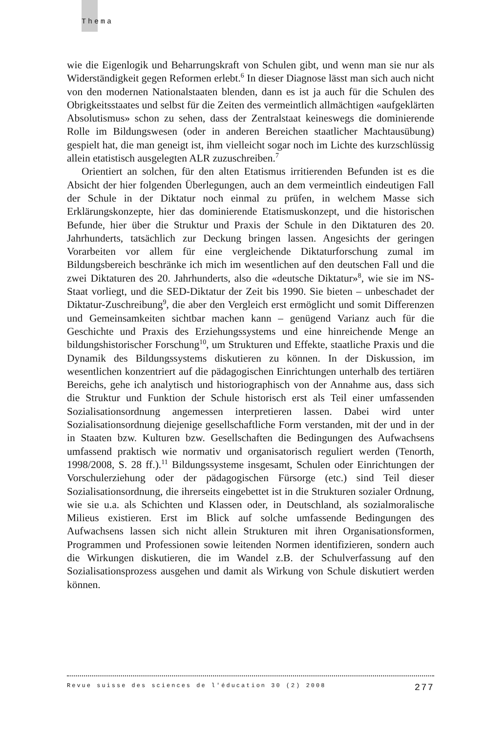Thema
wie die Eigenlogik und Beharrungskraft von Schulen gibt, und wenn man sie nur als Widerständigkeit gegen Reformen erlebt.<sup>6</sup> In dieser Diagnose lässt man sich auch nicht von den modernen Nationalstaaten blenden, dann es ist ja auch für die Schulen des Obrigkeitsstaates und selbst für die Zeiten des vermeintlich allmächtigen «aufgeklärten Absolutismus» schon zu sehen, dass der Zentralstaat keineswegs die dominierende Rolle im Bildungswesen (oder in anderen Bereichen staatlicher Machtausübung) gespielt hat, die man geneigt ist, ihm vielleicht sogar noch im Lichte des kurzschlüssig allein etatistisch ausgelegten ALR zuzuschreiben.<sup>7</sup>
Orientiert an solchen, für den alten Etatismus irritierenden Befunden ist es die Absicht der hier folgenden Überlegungen, auch an dem vermeintlich eindeutigen Fall der Schule in der Diktatur noch einmal zu prüfen, in welchem Masse sich Erklärungskonzepte, hier das dominierende Etatismuskonzept, und die historischen Befunde, hier über die Struktur und Praxis der Schule in den Diktaturen des 20. Jahrhunderts, tatsächlich zur Deckung bringen lassen. Angesichts der geringen Vorarbeiten vor allem für eine vergleichende Diktaturforschung zumal im Bildungsbereich beschränke ich mich im wesentlichen auf den deutschen Fall und die zwei Diktaturen des 20. Jahrhunderts, also die «deutsche Diktatur»<sup>8</sup>, wie sie im NS-Staat vorliegt, und die SED-Diktatur der Zeit bis 1990. Sie bieten – unbeschadet der Diktatur-Zuschreibung<sup>9</sup>, die aber den Vergleich erst ermöglicht und somit Differenzen und Gemeinsamkeiten sichtbar machen kann – genügend Varianz auch für die Geschichte und Praxis des Erziehungssystems und eine hinreichende Menge an bildungshistorischer Forschung<sup>10</sup>, um Strukturen und Effekte, staatliche Praxis und die Dynamik des Bildungssystems diskutieren zu können. In der Diskussion, im wesentlichen konzentriert auf die pädagogischen Einrichtungen unterhalb des tertiären Bereichs, gehe ich analytisch und historiographisch von der Annahme aus, dass sich die Struktur und Funktion der Schule historisch erst als Teil einer umfassenden Sozialisationsordnung angemessen interpretieren lassen. Dabei wird unter Sozialisationsordnung diejenige gesellschaftliche Form verstanden, mit der und in der in Staaten bzw. Kulturen bzw. Gesellschaften die Bedingungen des Aufwachsens umfassend praktisch wie normativ und organisatorisch reguliert werden (Tenorth, 1998/2008, S. 28 ff.).<sup>11</sup> Bildungssysteme insgesamt, Schulen oder Einrichtungen der Vorschulerziehung oder der pädagogischen Fürsorge (etc.) sind Teil dieser Sozialisationsordnung, die ihrerseits eingebettet ist in die Strukturen sozialer Ordnung, wie sie u.a. als Schichten und Klassen oder, in Deutschland, als sozialmoralische Milieus existieren. Erst im Blick auf solche umfassende Bedingungen des Aufwachsens lassen sich nicht allein Strukturen mit ihren Organisationsformen, Programmen und Professionen sowie leitenden Normen identifizieren, sondern auch die Wirkungen diskutieren, die im Wandel z.B. der Schulverfassung auf den Sozialisationsprozess ausgehen und damit als Wirkung von Schule diskutiert werden können.
Revue suisse des sciences de l'éducation 30 (2) 2008 277